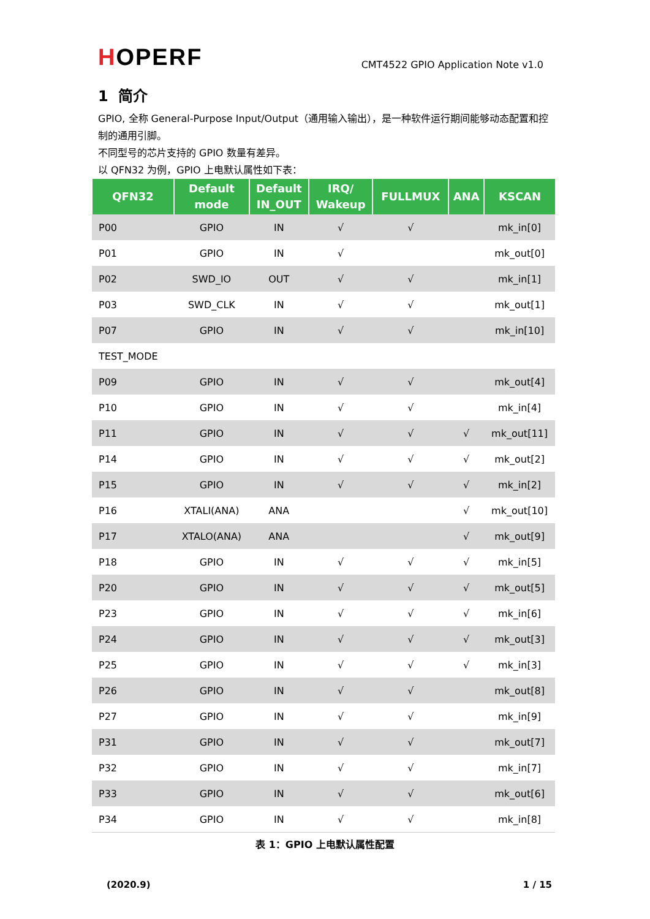HOPERF
CMT4522 GPIO Application Note v1.0
1 简介
GPIO, 全称 General-Purpose Input/Output（通用输入输出），是一种软件运行期间能够动态配置和控制的通用引脚。
不同型号的芯片支持的 GPIO 数量有差异。
以 QFN32 为例，GPIO 上电默认属性如下表：
| QFN32 | Default mode | Default IN_OUT | IRQ/ Wakeup | FULLMUX | ANA | KSCAN |
| --- | --- | --- | --- | --- | --- | --- |
| P00 | GPIO | IN | √ | √ | | mk_in[0] |
| P01 | GPIO | IN | √ | | | mk_out[0] |
| P02 | SWD_IO | OUT | √ | √ | | mk_in[1] |
| P03 | SWD_CLK | IN | √ | √ | | mk_out[1] |
| P07 | GPIO | IN | √ | √ | | mk_in[10] |
| TEST_MODE | | | | | | |
| P09 | GPIO | IN | √ | √ | | mk_out[4] |
| P10 | GPIO | IN | √ | √ | | mk_in[4] |
| P11 | GPIO | IN | √ | √ | √ | mk_out[11] |
| P14 | GPIO | IN | √ | √ | √ | mk_out[2] |
| P15 | GPIO | IN | √ | √ | √ | mk_in[2] |
| P16 | XTALI(ANA) | ANA | | | √ | mk_out[10] |
| P17 | XTALO(ANA) | ANA | | | √ | mk_out[9] |
| P18 | GPIO | IN | √ | √ | √ | mk_in[5] |
| P20 | GPIO | IN | √ | √ | √ | mk_out[5] |
| P23 | GPIO | IN | √ | √ | √ | mk_in[6] |
| P24 | GPIO | IN | √ | √ | √ | mk_out[3] |
| P25 | GPIO | IN | √ | √ | √ | mk_in[3] |
| P26 | GPIO | IN | √ | √ | | mk_out[8] |
| P27 | GPIO | IN | √ | √ | | mk_in[9] |
| P31 | GPIO | IN | √ | √ | | mk_out[7] |
| P32 | GPIO | IN | √ | √ | | mk_in[7] |
| P33 | GPIO | IN | √ | √ | | mk_out[6] |
| P34 | GPIO | IN | √ | √ | | mk_in[8] |
表 1：GPIO 上电默认属性配置
(2020.9) 1 / 15